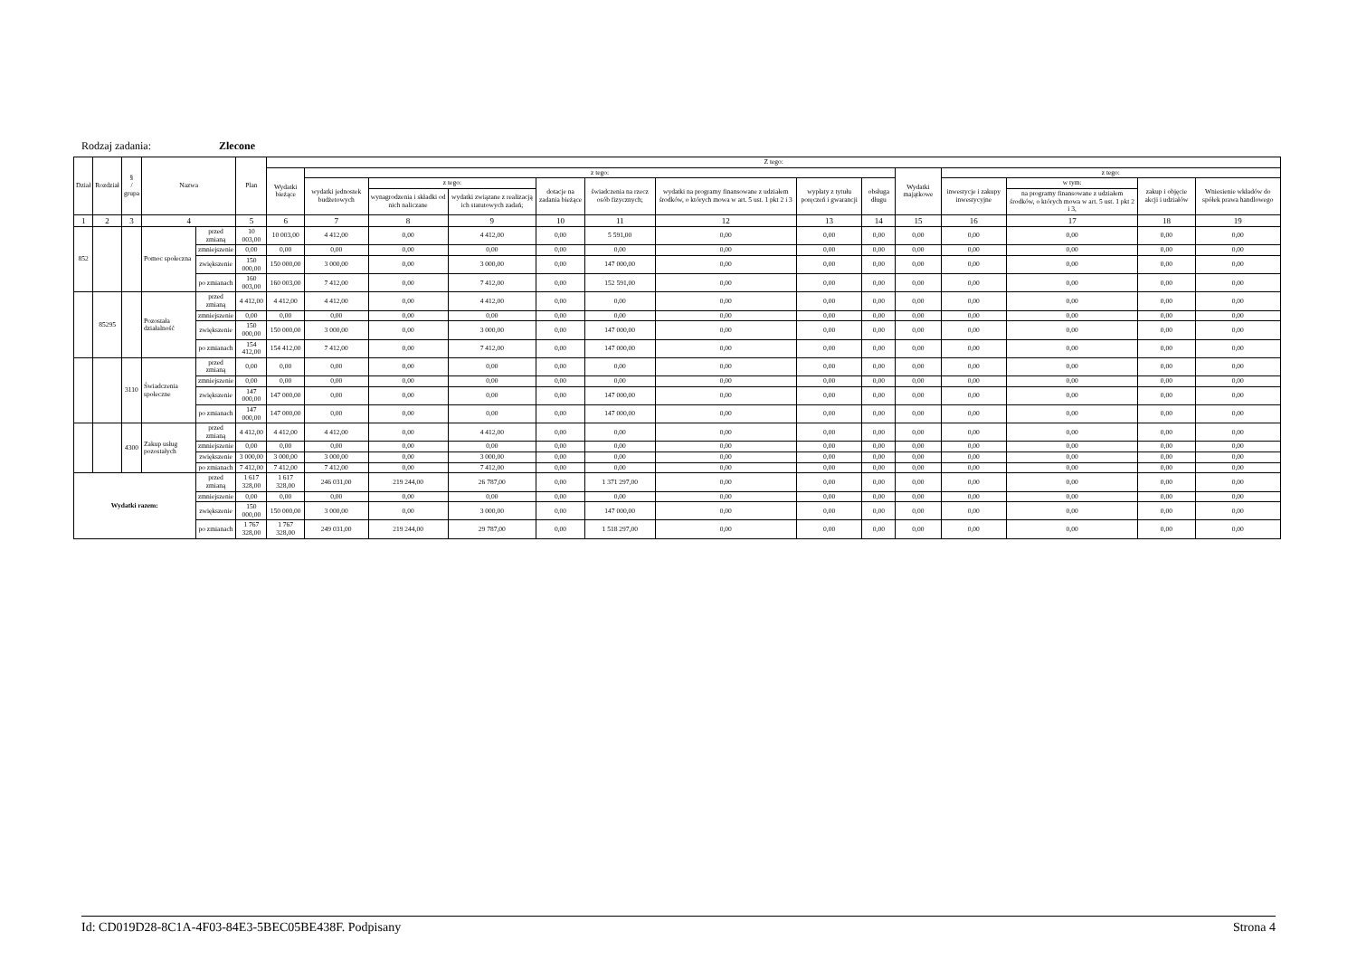Rodzaj zadania: Zlecone
| Dział | Rozdział | § / grupa | Nazwa | | Plan | Z tego: | | | | | | | | | | | | | |
| --- | --- | --- | --- | --- | --- | --- | --- | --- | --- | --- | --- | --- | --- | --- | --- | --- | --- | --- | --- |
| | | | | | | Wydatki bieżące | z tego: | | | | | | | | Wydatki majątkowe | z tego: | | | |
| | | | | | | | wydatki jednostek budżetowych | z tego: | | dotacje na zadania bieżące | świadczenia na rzecz osób fizycznych; | wydatki na programy finansowane z udziałem środków, o których mowa w art. 5 ust. 1 pkt 2 i 3 | wypłaty z tytułu poręczeń i gwarancji | obsługa długu | | inwestycje i zakupy inwestycyjne | w tym: | zakup i objęcie akcji i udziałów | Wniesienie wkładów do spółek prawa handlowego |
| | | | | | | | | wynagrodzenia i składki od nich naliczane | wydatki związane z realizacją ich statutowych zadań; | | | | | | | | na programy finansowane z udziałem środków, o których mowa w art. 5 ust. 1 pkt 2 i 3, | | |
| 1 | 2 | 3 | 4 | | 5 | 6 | 7 | 8 | 9 | 10 | 11 | 12 | 13 | 14 | 15 | 16 | 17 | 18 | 19 |
| 852 | | | Pomoc społeczna | przed zmianą | 10 003,00 | 10 003,00 | 4 412,00 | 0,00 | 4 412,00 | 0,00 | 5 591,00 | 0,00 | 0,00 | 0,00 | 0,00 | 0,00 | 0,00 | 0,00 | 0,00 |
| | | | | zmniejszenie | 0,00 | 0,00 | 0,00 | 0,00 | 0,00 | 0,00 | 0,00 | 0,00 | 0,00 | 0,00 | 0,00 | 0,00 | 0,00 | 0,00 | 0,00 |
| | | | | zwiększenie | 150 000,00 | 150 000,00 | 3 000,00 | 0,00 | 3 000,00 | 0,00 | 147 000,00 | 0,00 | 0,00 | 0,00 | 0,00 | 0,00 | 0,00 | 0,00 | 0,00 |
| | | | | po zmianach | 160 003,00 | 160 003,00 | 7 412,00 | 0,00 | 7 412,00 | 0,00 | 152 591,00 | 0,00 | 0,00 | 0,00 | 0,00 | 0,00 | 0,00 | 0,00 | 0,00 |
| | 85295 | | Pozostała działalność | przed zmianą | 4 412,00 | 4 412,00 | 4 412,00 | 0,00 | 4 412,00 | 0,00 | 0,00 | 0,00 | 0,00 | 0,00 | 0,00 | 0,00 | 0,00 | 0,00 | 0,00 |
| | | | | zmniejszenie | 0,00 | 0,00 | 0,00 | 0,00 | 0,00 | 0,00 | 0,00 | 0,00 | 0,00 | 0,00 | 0,00 | 0,00 | 0,00 | 0,00 | 0,00 |
| | | | | zwiększenie | 150 000,00 | 150 000,00 | 3 000,00 | 0,00 | 3 000,00 | 0,00 | 147 000,00 | 0,00 | 0,00 | 0,00 | 0,00 | 0,00 | 0,00 | 0,00 | 0,00 |
| | | | | po zmianach | 154 412,00 | 154 412,00 | 7 412,00 | 0,00 | 7 412,00 | 0,00 | 147 000,00 | 0,00 | 0,00 | 0,00 | 0,00 | 0,00 | 0,00 | 0,00 | 0,00 |
| | | 3110 | Świadczenia społeczne | przed zmianą | 0,00 | 0,00 | 0,00 | 0,00 | 0,00 | 0,00 | 0,00 | 0,00 | 0,00 | 0,00 | 0,00 | 0,00 | 0,00 | 0,00 | 0,00 |
| | | | | zmniejszenie | 0,00 | 0,00 | 0,00 | 0,00 | 0,00 | 0,00 | 0,00 | 0,00 | 0,00 | 0,00 | 0,00 | 0,00 | 0,00 | 0,00 | 0,00 |
| | | | | zwiększenie | 147 000,00 | 147 000,00 | 0,00 | 0,00 | 0,00 | 0,00 | 147 000,00 | 0,00 | 0,00 | 0,00 | 0,00 | 0,00 | 0,00 | 0,00 | 0,00 |
| | | | | po zmianach | 147 000,00 | 147 000,00 | 0,00 | 0,00 | 0,00 | 0,00 | 147 000,00 | 0,00 | 0,00 | 0,00 | 0,00 | 0,00 | 0,00 | 0,00 | 0,00 |
| | | 4300 | Zakup usług pozostałych | przed zmianą | 4 412,00 | 4 412,00 | 4 412,00 | 0,00 | 4 412,00 | 0,00 | 0,00 | 0,00 | 0,00 | 0,00 | 0,00 | 0,00 | 0,00 | 0,00 | 0,00 |
| | | | | zmniejszenie | 0,00 | 0,00 | 0,00 | 0,00 | 0,00 | 0,00 | 0,00 | 0,00 | 0,00 | 0,00 | 0,00 | 0,00 | 0,00 | 0,00 | 0,00 |
| | | | | zwiększenie | 3 000,00 | 3 000,00 | 3 000,00 | 0,00 | 3 000,00 | 0,00 | 0,00 | 0,00 | 0,00 | 0,00 | 0,00 | 0,00 | 0,00 | 0,00 | 0,00 |
| | | | | po zmianach | 7 412,00 | 7 412,00 | 7 412,00 | 0,00 | 7 412,00 | 0,00 | 0,00 | 0,00 | 0,00 | 0,00 | 0,00 | 0,00 | 0,00 | 0,00 | 0,00 |
| Wydatki razem: | | | | przed zmianą | 1 617 328,00 | 1 617 328,00 | 246 031,00 | 219 244,00 | 26 787,00 | 0,00 | 1 371 297,00 | 0,00 | 0,00 | 0,00 | 0,00 | 0,00 | 0,00 | 0,00 | 0,00 |
| | | | | zmniejszenie | 0,00 | 0,00 | 0,00 | 0,00 | 0,00 | 0,00 | 0,00 | 0,00 | 0,00 | 0,00 | 0,00 | 0,00 | 0,00 | 0,00 | 0,00 |
| | | | | zwiększenie | 150 000,00 | 150 000,00 | 3 000,00 | 0,00 | 3 000,00 | 0,00 | 147 000,00 | 0,00 | 0,00 | 0,00 | 0,00 | 0,00 | 0,00 | 0,00 | 0,00 |
| | | | | po zmianach | 1 767 328,00 | 1 767 328,00 | 249 031,00 | 219 244,00 | 29 787,00 | 0,00 | 1 518 297,00 | 0,00 | 0,00 | 0,00 | 0,00 | 0,00 | 0,00 | 0,00 | 0,00 |
Id: CD019D28-8C1A-4F03-84E3-5BEC05BE438F. Podpisany Strona 4